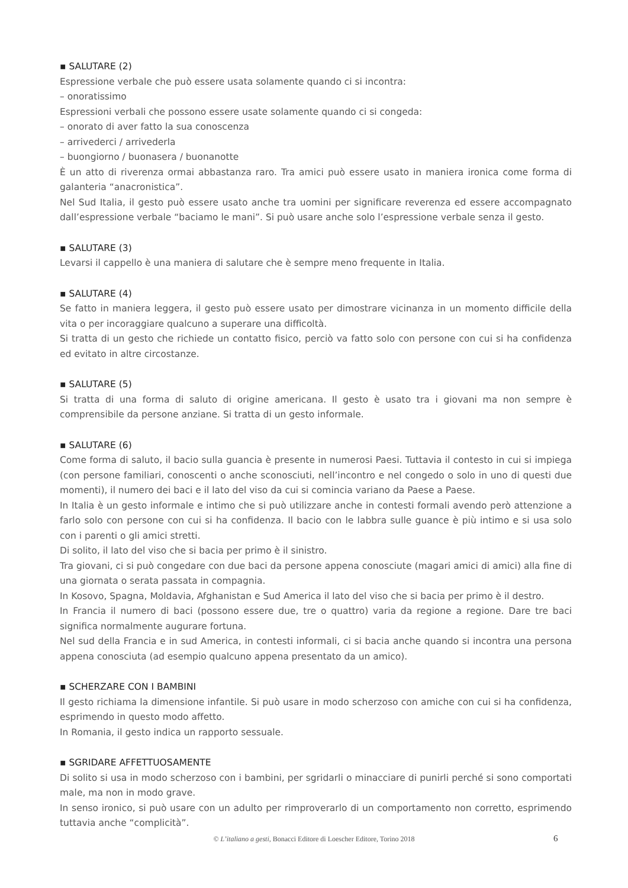▪ SALUTARE (2)
Espressione verbale che può essere usata solamente quando ci si incontra:
– onoratissimo
Espressioni verbali che possono essere usate solamente quando ci si congeda:
– onorato di aver fatto la sua conoscenza
– arrivederci / arrivederla
– buongiorno / buonasera / buonanotte
È un atto di riverenza ormai abbastanza raro. Tra amici può essere usato in maniera ironica come forma di galanteria “anacronistica”.
Nel Sud Italia, il gesto può essere usato anche tra uomini per significare reverenza ed essere accompagnato dall’espressione verbale “baciamo le mani”. Si può usare anche solo l’espressione verbale senza il gesto.
▪ SALUTARE (3)
Levarsi il cappello è una maniera di salutare che è sempre meno frequente in Italia.
▪ SALUTARE (4)
Se fatto in maniera leggera, il gesto può essere usato per dimostrare vicinanza in un momento difficile della vita o per incoraggiare qualcuno a superare una difficoltà.
Si tratta di un gesto che richiede un contatto fisico, perciò va fatto solo con persone con cui si ha confidenza ed evitato in altre circostanze.
▪ SALUTARE (5)
Si tratta di una forma di saluto di origine americana. Il gesto è usato tra i giovani ma non sempre è comprensibile da persone anziane. Si tratta di un gesto informale.
▪ SALUTARE (6)
Come forma di saluto, il bacio sulla guancia è presente in numerosi Paesi. Tuttavia il contesto in cui si impiega (con persone familiari, conoscenti o anche sconosciuti, nell’incontro e nel congedo o solo in uno di questi due momenti), il numero dei baci e il lato del viso da cui si comincia variano da Paese a Paese.
In Italia è un gesto informale e intimo che si può utilizzare anche in contesti formali avendo però attenzione a farlo solo con persone con cui si ha confidenza. Il bacio con le labbra sulle guance è più intimo e si usa solo con i parenti o gli amici stretti.
Di solito, il lato del viso che si bacia per primo è il sinistro.
Tra giovani, ci si può congedare con due baci da persone appena conosciute (magari amici di amici) alla fine di una giornata o serata passata in compagnia.
In Kosovo, Spagna, Moldavia, Afghanistan e Sud America il lato del viso che si bacia per primo è il destro.
In Francia il numero di baci (possono essere due, tre o quattro) varia da regione a regione. Dare tre baci significa normalmente augurare fortuna.
Nel sud della Francia e in sud America, in contesti informali, ci si bacia anche quando si incontra una persona appena conosciuta (ad esempio qualcuno appena presentato da un amico).
▪ SCHERZARE CON I BAMBINI
Il gesto richiama la dimensione infantile. Si può usare in modo scherzoso con amiche con cui si ha confidenza, esprimendo in questo modo affetto.
In Romania, il gesto indica un rapporto sessuale.
▪ SGRIDARE AFFETTUOSAMENTE
Di solito si usa in modo scherzoso con i bambini, per sgridarli o minacciare di punirli perché si sono comportati male, ma non in modo grave.
In senso ironico, si può usare con un adulto per rimproverarlo di un comportamento non corretto, esprimendo tuttavia anche “complicità”.
© L’italiano a gesti, Bonacci Editore di Loescher Editore, Torino 2018 6